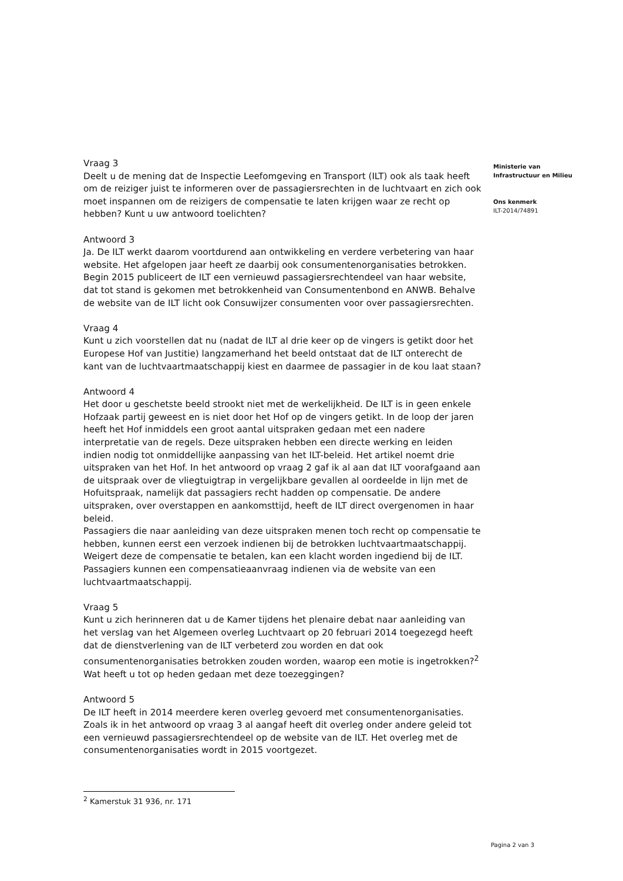Vraag 3
Deelt u de mening dat de Inspectie Leefomgeving en Transport (ILT) ook als taak heeft om de reiziger juist te informeren over de passagiersrechten in de luchtvaart en zich ook moet inspannen om de reizigers de compensatie te laten krijgen waar ze recht op hebben? Kunt u uw antwoord toelichten?
Antwoord 3
Ja. De ILT werkt daarom voortdurend aan ontwikkeling en verdere verbetering van haar website. Het afgelopen jaar heeft ze daarbij ook consumentenorganisaties betrokken. Begin 2015 publiceert de ILT een vernieuwd passagiersrechtendeel van haar website, dat tot stand is gekomen met betrokkenheid van Consumentenbond en ANWB. Behalve de website van de ILT licht ook Consuwijzer consumenten voor over passagiersrechten.
Vraag 4
Kunt u zich voorstellen dat nu (nadat de ILT al drie keer op de vingers is getikt door het Europese Hof van Justitie) langzamerhand het beeld ontstaat dat de ILT onterecht de kant van de luchtvaartmaatschappij kiest en daarmee de passagier in de kou laat staan?
Antwoord 4
Het door u geschetste beeld strookt niet met de werkelijkheid. De ILT is in geen enkele Hofzaak partij geweest en is niet door het Hof op de vingers getikt. In de loop der jaren heeft het Hof inmiddels een groot aantal uitspraken gedaan met een nadere interpretatie van de regels. Deze uitspraken hebben een directe werking en leiden indien nodig tot onmiddellijke aanpassing van het ILT-beleid. Het artikel noemt drie uitspraken van het Hof. In het antwoord op vraag 2 gaf ik al aan dat ILT voorafgaand aan de uitspraak over de vliegtuigtrap in vergelijkbare gevallen al oordeelde in lijn met de Hofuitspraak, namelijk dat passagiers recht hadden op compensatie. De andere uitspraken, over overstappen en aankomsttijd, heeft de ILT direct overgenomen in haar beleid.
Passagiers die naar aanleiding van deze uitspraken menen toch recht op compensatie te hebben, kunnen eerst een verzoek indienen bij de betrokken luchtvaartmaatschappij. Weigert deze de compensatie te betalen, kan een klacht worden ingediend bij de ILT. Passagiers kunnen een compensatieaanvraag indienen via de website van een luchtvaartmaatschappij.
Vraag 5
Kunt u zich herinneren dat u de Kamer tijdens het plenaire debat naar aanleiding van het verslag van het Algemeen overleg Luchtvaart op 20 februari 2014 toegezegd heeft dat de dienstverlening van de ILT verbeterd zou worden en dat ook consumentenorganisaties betrokken zouden worden, waarop een motie is ingetrokken?<sup>2</sup> Wat heeft u tot op heden gedaan met deze toezeggingen?
Antwoord 5
De ILT heeft in 2014 meerdere keren overleg gevoerd met consumentenorganisaties. Zoals ik in het antwoord op vraag 3 al aangaf heeft dit overleg onder andere geleid tot een vernieuwd passagiersrechtendeel op de website van de ILT. Het overleg met de consumentenorganisaties wordt in 2015 voortgezet.
Ministerie van
Infrastructuur en Milieu
Ons kenmerk
ILT-2014/74891
<sup>2</sup> Kamerstuk 31 936, nr. 171
Pagina 2 van 3